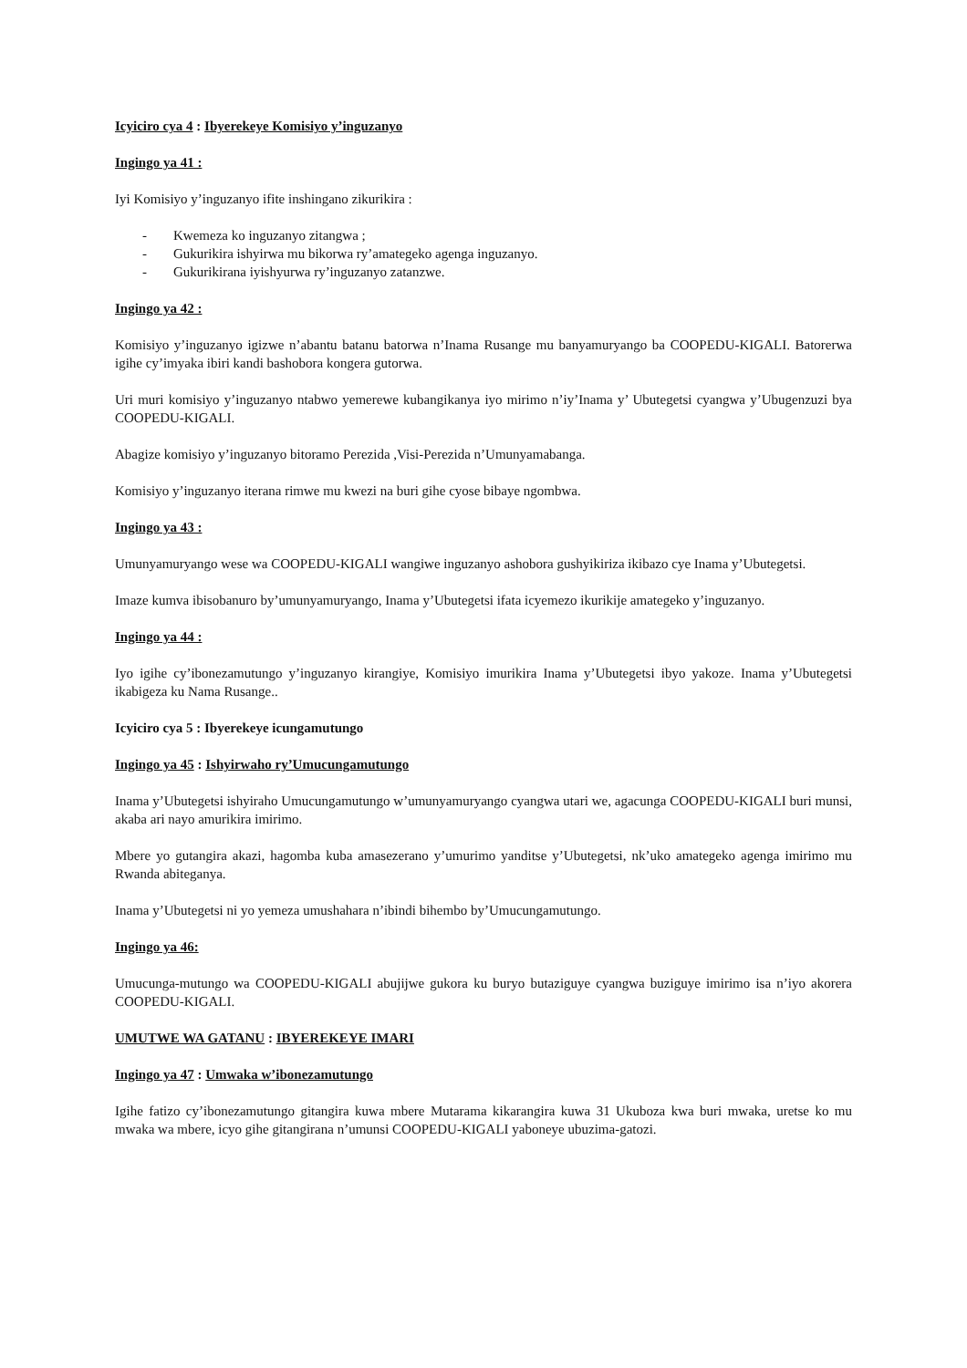Icyiciro cya 4 : Ibyerekeye Komisiyo y’inguzanyo
Ingingo ya 41 :
Iyi Komisiyo y’inguzanyo ifite inshingano zikurikira :
- Kwemeza ko inguzanyo zitangwa ;
- Gukurikira ishyirwa mu bikorwa ry’amategeko agenga inguzanyo.
- Gukurikirana iyishyurwa ry’inguzanyo zatanzwe.
Ingingo ya 42 :
Komisiyo y’inguzanyo igizwe n’abantu batanu batorwa n’Inama Rusange mu banyamuryango ba COOPEDU-KIGALI. Batorerwa igihe cy’imyaka ibiri kandi bashobora kongera gutorwa.
Uri muri komisiyo y’inguzanyo ntabwo yemerewe kubangikanya iyo mirimo n’iy’Inama y’ Ubutegetsi cyangwa y’Ubugenzuzi bya COOPEDU-KIGALI.
Abagize komisiyo y’inguzanyo bitoramo Perezida ,Visi-Perezida n’Umunyamabanga.
Komisiyo y’inguzanyo iterana rimwe mu kwezi na buri gihe cyose bibaye ngombwa.
Ingingo ya 43 :
Umunyamuryango wese wa COOPEDU-KIGALI wangiwe inguzanyo ashobora gushyikiriza ikibazo cye Inama y’Ubutegetsi.
Imaze kumva ibisobanuro by’umunyamuryango, Inama y’Ubutegetsi ifata icyemezo ikurikije amategeko y’inguzanyo.
Ingingo ya 44 :
Iyo igihe cy’ibonezamutungo y’inguzanyo kirangiye, Komisiyo imurikira Inama y’Ubutegetsi ibyo yakoze. Inama y’Ubutegetsi ikabigeza ku Nama Rusange..
Icyiciro cya 5 : Ibyerekeye icungamutungo
Ingingo ya 45 : Ishyirwaho ry’Umucungamutungo
Inama y’Ubutegetsi ishyiraho Umucungamutungo w’umunyamuryango cyangwa utari we, agacunga COOPEDU-KIGALI buri munsi, akaba ari nayo amurikira imirimo.
Mbere yo gutangira akazi, hagomba kuba amasezerano y’umurimo yanditse y’Ubutegetsi, nk’uko amategeko agenga imirimo mu Rwanda abiteganya.
Inama y’Ubutegetsi ni yo yemeza umushahara n’ibindi bihembo by’Umucungamutungo.
Ingingo ya 46:
Umucunga-mutungo wa COOPEDU-KIGALI abujijwe gukora ku buryo butaziguye cyangwa buziguye imirimo isa n’iyo akorera COOPEDU-KIGALI.
UMUTWE WA GATANU : IBYEREKEYE IMARI
Ingingo ya 47 : Umwaka w’ibonezamutungo
Igihe fatizo cy’ibonezamutungo gitangira kuwa mbere Mutarama kikarangira kuwa 31 Ukuboza kwa buri mwaka, uretse ko mu mwaka wa mbere, icyo gihe gitangirana n’umunsi COOPEDU-KIGALI yaboneye ubuzima-gatozi.